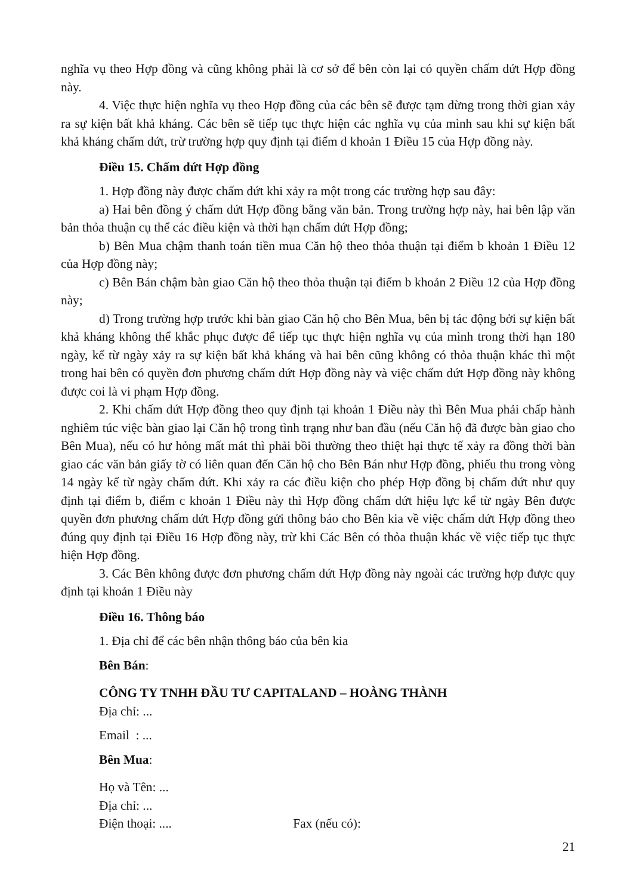nghĩa vụ theo Hợp đồng và cũng không phải là cơ sở để bên còn lại có quyền chấm dứt Hợp đồng này.
4. Việc thực hiện nghĩa vụ theo Hợp đồng của các bên sẽ được tạm dừng trong thời gian xảy ra sự kiện bất khả kháng. Các bên sẽ tiếp tục thực hiện các nghĩa vụ của mình sau khi sự kiện bất khả kháng chấm dứt, trừ trường hợp quy định tại điểm d khoản 1 Điều 15 của Hợp đồng này.
Điều 15. Chấm dứt Hợp đồng
1. Hợp đồng này được chấm dứt khi xảy ra một trong các trường hợp sau đây:
a) Hai bên đồng ý chấm dứt Hợp đồng bằng văn bản. Trong trường hợp này, hai bên lập văn bản thỏa thuận cụ thể các điều kiện và thời hạn chấm dứt Hợp đồng;
b) Bên Mua chậm thanh toán tiền mua Căn hộ theo thỏa thuận tại điểm b khoản 1 Điều 12 của Hợp đồng này;
c) Bên Bán chậm bàn giao Căn hộ theo thỏa thuận tại điểm b khoản 2 Điều 12 của Hợp đồng này;
d) Trong trường hợp trước khi bàn giao Căn hộ cho Bên Mua, bên bị tác động bởi sự kiện bất khả kháng không thể khắc phục được để tiếp tục thực hiện nghĩa vụ của mình trong thời hạn 180 ngày, kể từ ngày xảy ra sự kiện bất khả kháng và hai bên cũng không có thỏa thuận khác thì một trong hai bên có quyền đơn phương chấm dứt Hợp đồng này và việc chấm dứt Hợp đồng này không được coi là vi phạm Hợp đồng.
2. Khi chấm dứt Hợp đồng theo quy định tại khoản 1 Điều này thì Bên Mua phải chấp hành nghiêm túc việc bàn giao lại Căn hộ trong tình trạng như ban đầu (nếu Căn hộ đã được bàn giao cho Bên Mua), nếu có hư hỏng mất mát thì phải bồi thường theo thiệt hại thực tế xảy ra đồng thời bàn giao các văn bản giấy tờ có liên quan đến Căn hộ cho Bên Bán như Hợp đồng, phiếu thu trong vòng 14 ngày kể từ ngày chấm dứt. Khi xảy ra các điều kiện cho phép Hợp đồng bị chấm dứt như quy định tại điểm b, điểm c khoản 1 Điều này thì Hợp đồng chấm dứt hiệu lực kể từ ngày Bên được quyền đơn phương chấm dứt Hợp đồng gửi thông báo cho Bên kia về việc chấm dứt Hợp đồng theo đúng quy định tại Điều 16 Hợp đồng này, trừ khi Các Bên có thỏa thuận khác về việc tiếp tục thực hiện Hợp đồng.
3. Các Bên không được đơn phương chấm dứt Hợp đồng này ngoài các trường hợp được quy định tại khoản 1 Điều này
Điều 16. Thông báo
1. Địa chỉ để các bên nhận thông báo của bên kia
Bên Bán:
CÔNG TY TNHH ĐẦU TƯ CAPITALAND – HOÀNG THÀNH
Địa chỉ: ...
Email : ...
Bên Mua:
Họ và Tên: ...
Địa chỉ: ...
Điện thoại: .... Fax (nếu có):
21